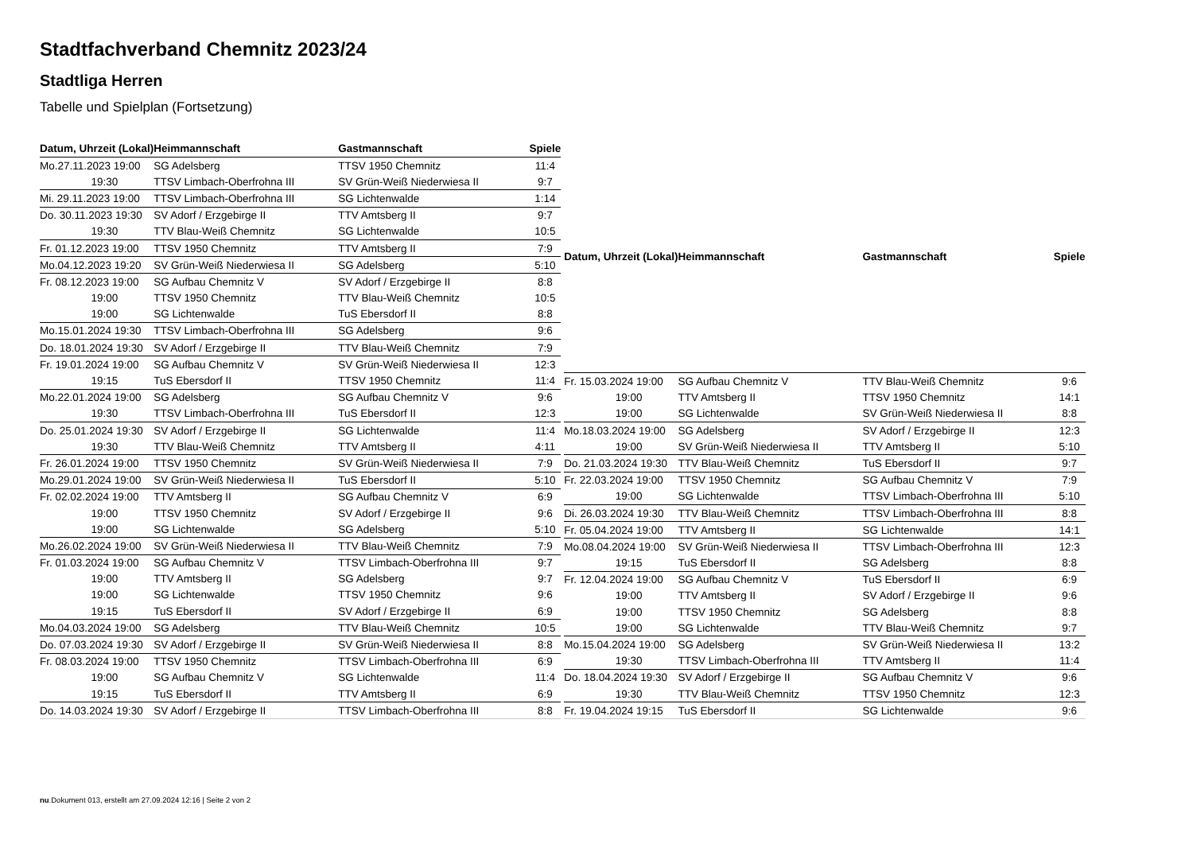Stadtfachverband Chemnitz 2023/24
Stadtligа Herren
Tabelle und Spielplan (Fortsetzung)
| Datum, Uhrzeit (Lokal) | Heimmannschaft | Gastmannschaft | Spiele |
| --- | --- | --- | --- |
| Mo.27.11.2023 19:00 | SG Adelsberg | TTSV 1950 Chemnitz | 11:4 |
| 19:30 | TTSV Limbach-Oberfrohna III | SV Grün-Weiß Niederwiesa II | 9:7 |
| Mi. 29.11.2023 19:00 | TTSV Limbach-Oberfrohna III | SG Lichtenwalde | 1:14 |
| Do. 30.11.2023 19:30 | SV Adorf / Erzgebirge II | TTV Amtsberg II | 9:7 |
| 19:30 | TTV Blau-Weiß Chemnitz | SG Lichtenwalde | 10:5 |
| Fr. 01.12.2023 19:00 | TTSV 1950 Chemnitz | TTV Amtsberg II | 7:9 |
| Mo.04.12.2023 19:20 | SV Grün-Weiß Niederwiesa II | SG Adelsberg | 5:10 |
| Fr. 08.12.2023 19:00 | SG Aufbau Chemnitz V | SV Adorf / Erzgebirge II | 8:8 |
| 19:00 | TTSV 1950 Chemnitz | TTV Blau-Weiß Chemnitz | 10:5 |
| 19:00 | SG Lichtenwalde | TuS Ebersdorf II | 8:8 |
| Mo.15.01.2024 19:30 | TTSV Limbach-Oberfrohna III | SG Adelsberg | 9:6 |
| Do. 18.01.2024 19:30 | SV Adorf / Erzgebirge II | TTV Blau-Weiß Chemnitz | 7:9 |
| Fr. 19.01.2024 19:00 | SG Aufbau Chemnitz V | SV Grün-Weiß Niederwiesa II | 12:3 |
| 19:15 | TuS Ebersdorf II | TTSV 1950 Chemnitz | 11:4 |
| Mo.22.01.2024 19:00 | SG Adelsberg | SG Aufbau Chemnitz V | 9:6 |
| 19:30 | TTSV Limbach-Oberfrohna III | TuS Ebersdorf II | 12:3 |
| Do. 25.01.2024 19:30 | SV Adorf / Erzgebirge II | SG Lichtenwalde | 11:4 |
| 19:30 | TTV Blau-Weiß Chemnitz | TTV Amtsberg II | 4:11 |
| Fr. 26.01.2024 19:00 | TTSV 1950 Chemnitz | SV Grün-Weiß Niederwiesa II | 7:9 |
| Mo.29.01.2024 19:00 | SV Grün-Weiß Niederwiesa II | TuS Ebersdorf II | 5:10 |
| Fr. 02.02.2024 19:00 | TTV Amtsberg II | SG Aufbau Chemnitz V | 6:9 |
| 19:00 | TTSV 1950 Chemnitz | SV Adorf / Erzgebirge II | 9:6 |
| 19:00 | SG Lichtenwalde | SG Adelsberg | 5:10 |
| Mo.26.02.2024 19:00 | SV Grün-Weiß Niederwiesa II | TTV Blau-Weiß Chemnitz | 7:9 |
| Fr. 01.03.2024 19:00 | SG Aufbau Chemnitz V | TTSV Limbach-Oberfrohna III | 9:7 |
| 19:00 | TTV Amtsberg II | SG Adelsberg | 9:7 |
| 19:00 | SG Lichtenwalde | TTSV 1950 Chemnitz | 9:6 |
| 19:15 | TuS Ebersdorf II | SV Adorf / Erzgebirge II | 6:9 |
| Mo.04.03.2024 19:00 | SG Adelsberg | TTV Blau-Weiß Chemnitz | 10:5 |
| Do. 07.03.2024 19:30 | SV Adorf / Erzgebirge II | SV Grün-Weiß Niederwiesa II | 8:8 |
| Fr. 08.03.2024 19:00 | TTSV 1950 Chemnitz | TTSV Limbach-Oberfrohna III | 6:9 |
| 19:00 | SG Aufbau Chemnitz V | SG Lichtenwalde | 11:4 |
| 19:15 | TuS Ebersdorf II | TTV Amtsberg II | 6:9 |
| Do. 14.03.2024 19:30 | SV Adorf / Erzgebirge II | TTSV Limbach-Oberfrohna III | 8:8 |
| Datum, Uhrzeit (Lokal) | Heimmannschaft | Gastmannschaft | Spiele |
| --- | --- | --- | --- |
| Fr. 15.03.2024 19:00 | SG Aufbau Chemnitz V | TTV Blau-Weiß Chemnitz | 9:6 |
| 19:00 | TTV Amtsberg II | TTSV 1950 Chemnitz | 14:1 |
| 19:00 | SG Lichtenwalde | SV Grün-Weiß Niederwiesa II | 8:8 |
| Mo.18.03.2024 19:00 | SG Adelsberg | SV Adorf / Erzgebirge II | 12:3 |
| 19:00 | SV Grün-Weiß Niederwiesa II | TTV Amtsberg II | 5:10 |
| Do. 21.03.2024 19:30 | TTV Blau-Weiß Chemnitz | TuS Ebersdorf II | 9:7 |
| Fr. 22.03.2024 19:00 | TTSV 1950 Chemnitz | SG Aufbau Chemnitz V | 7:9 |
| 19:00 | SG Lichtenwalde | TTSV Limbach-Oberfrohna III | 5:10 |
| Di. 26.03.2024 19:30 | TTV Blau-Weiß Chemnitz | TTSV Limbach-Oberfrohna III | 8:8 |
| Fr. 05.04.2024 19:00 | TTV Amtsberg II | SG Lichtenwalde | 14:1 |
| Mo.08.04.2024 19:00 | SV Grün-Weiß Niederwiesa II | TTSV Limbach-Oberfrohna III | 12:3 |
| 19:15 | TuS Ebersdorf II | SG Adelsberg | 8:8 |
| Fr. 12.04.2024 19:00 | SG Aufbau Chemnitz V | TuS Ebersdorf II | 6:9 |
| 19:00 | TTV Amtsberg II | SV Adorf / Erzgebirge II | 9:6 |
| 19:00 | TTSV 1950 Chemnitz | SG Adelsberg | 8:8 |
| 19:00 | SG Lichtenwalde | TTV Blau-Weiß Chemnitz | 9:7 |
| Mo.15.04.2024 19:00 | SG Adelsberg | SV Grün-Weiß Niederwiesa II | 13:2 |
| 19:30 | TTSV Limbach-Oberfrohna III | TTV Amtsberg II | 11:4 |
| Do. 18.04.2024 19:30 | SV Adorf / Erzgebirge II | SG Aufbau Chemnitz V | 9:6 |
| 19:30 | TTV Blau-Weiß Chemnitz | TTSV 1950 Chemnitz | 12:3 |
| Fr. 19.04.2024 19:15 | TuS Ebersdorf II | SG Lichtenwalde | 9:6 |
nu.Dokument 013, erstellt am 27.09.2024 12:16 | Seite 2 von 2